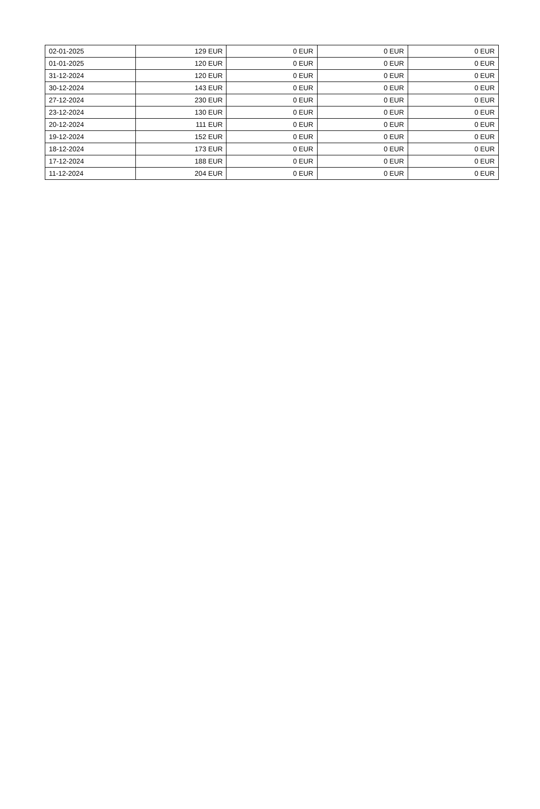| 02-01-2025 | 129 EUR | 0 EUR | 0 EUR | 0 EUR |
| 01-01-2025 | 120 EUR | 0 EUR | 0 EUR | 0 EUR |
| 31-12-2024 | 120 EUR | 0 EUR | 0 EUR | 0 EUR |
| 30-12-2024 | 143 EUR | 0 EUR | 0 EUR | 0 EUR |
| 27-12-2024 | 230 EUR | 0 EUR | 0 EUR | 0 EUR |
| 23-12-2024 | 130 EUR | 0 EUR | 0 EUR | 0 EUR |
| 20-12-2024 | 111 EUR | 0 EUR | 0 EUR | 0 EUR |
| 19-12-2024 | 152 EUR | 0 EUR | 0 EUR | 0 EUR |
| 18-12-2024 | 173 EUR | 0 EUR | 0 EUR | 0 EUR |
| 17-12-2024 | 188 EUR | 0 EUR | 0 EUR | 0 EUR |
| 11-12-2024 | 204 EUR | 0 EUR | 0 EUR | 0 EUR |